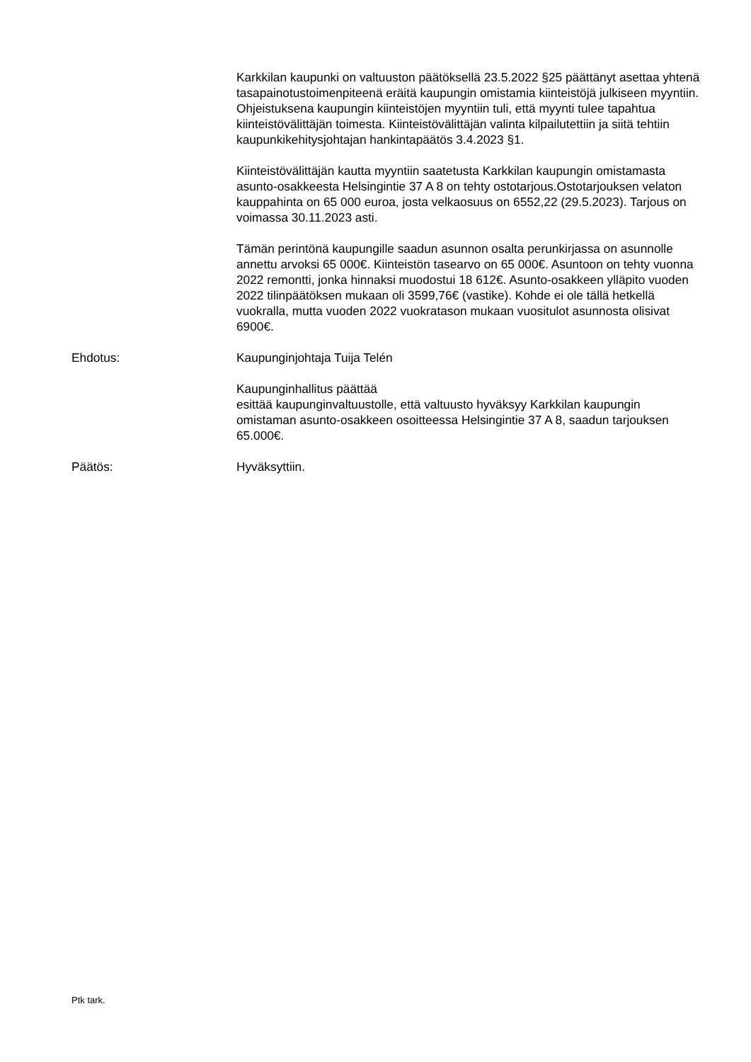Karkkilan kaupunki on valtuuston päätöksellä 23.5.2022 §25 päättänyt asettaa yhtenä tasapainotustoimenpiteenä eräitä kaupungin omistamia kiinteistöjä julkiseen myyntiin. Ohjeistuksena kaupungin kiinteistöjen myyntiin tuli, että myynti tulee tapahtua kiinteistövälittäjän toimesta. Kiinteistövälittäjän valinta kilpailutettiin ja siitä tehtiin kaupunkikehitysjohtajan hankintapäätös 3.4.2023 §1.
Kiinteistövälittäjän kautta myyntiin saatetusta Karkkilan kaupungin omistamasta asunto-osakkeesta Helsingintie 37 A 8 on tehty ostotarjous.Ostotarjouksen velaton kauppahinta on 65 000 euroa, josta velkaosuus on 6552,22 (29.5.2023). Tarjous on voimassa 30.11.2023 asti.
Tämän perintönä kaupungille saadun asunnon osalta perunkirjassa on asunnolle annettu arvoksi 65 000€. Kiinteistön tasearvo on 65 000€. Asuntoon on tehty vuonna 2022 remontti, jonka hinnaksi muodostui 18 612€. Asunto-osakkeen ylläpito vuoden 2022 tilinpäätöksen mukaan oli 3599,76€ (vastike). Kohde ei ole tällä hetkellä vuokralla, mutta vuoden 2022 vuokratason mukaan vuositulot asunnosta olisivat 6900€.
Ehdotus: Kaupunginjohtaja Tuija Telén
Kaupunginhallitus päättää
esittää kaupunginvaltuustolle, että valtuusto hyväksyy Karkkilan kaupungin omistaman asunto-osakkeen osoitteessa Helsingintie 37 A 8, saadun tarjouksen 65.000€.
Päätös: Hyväksyttiin.
Ptk tark.